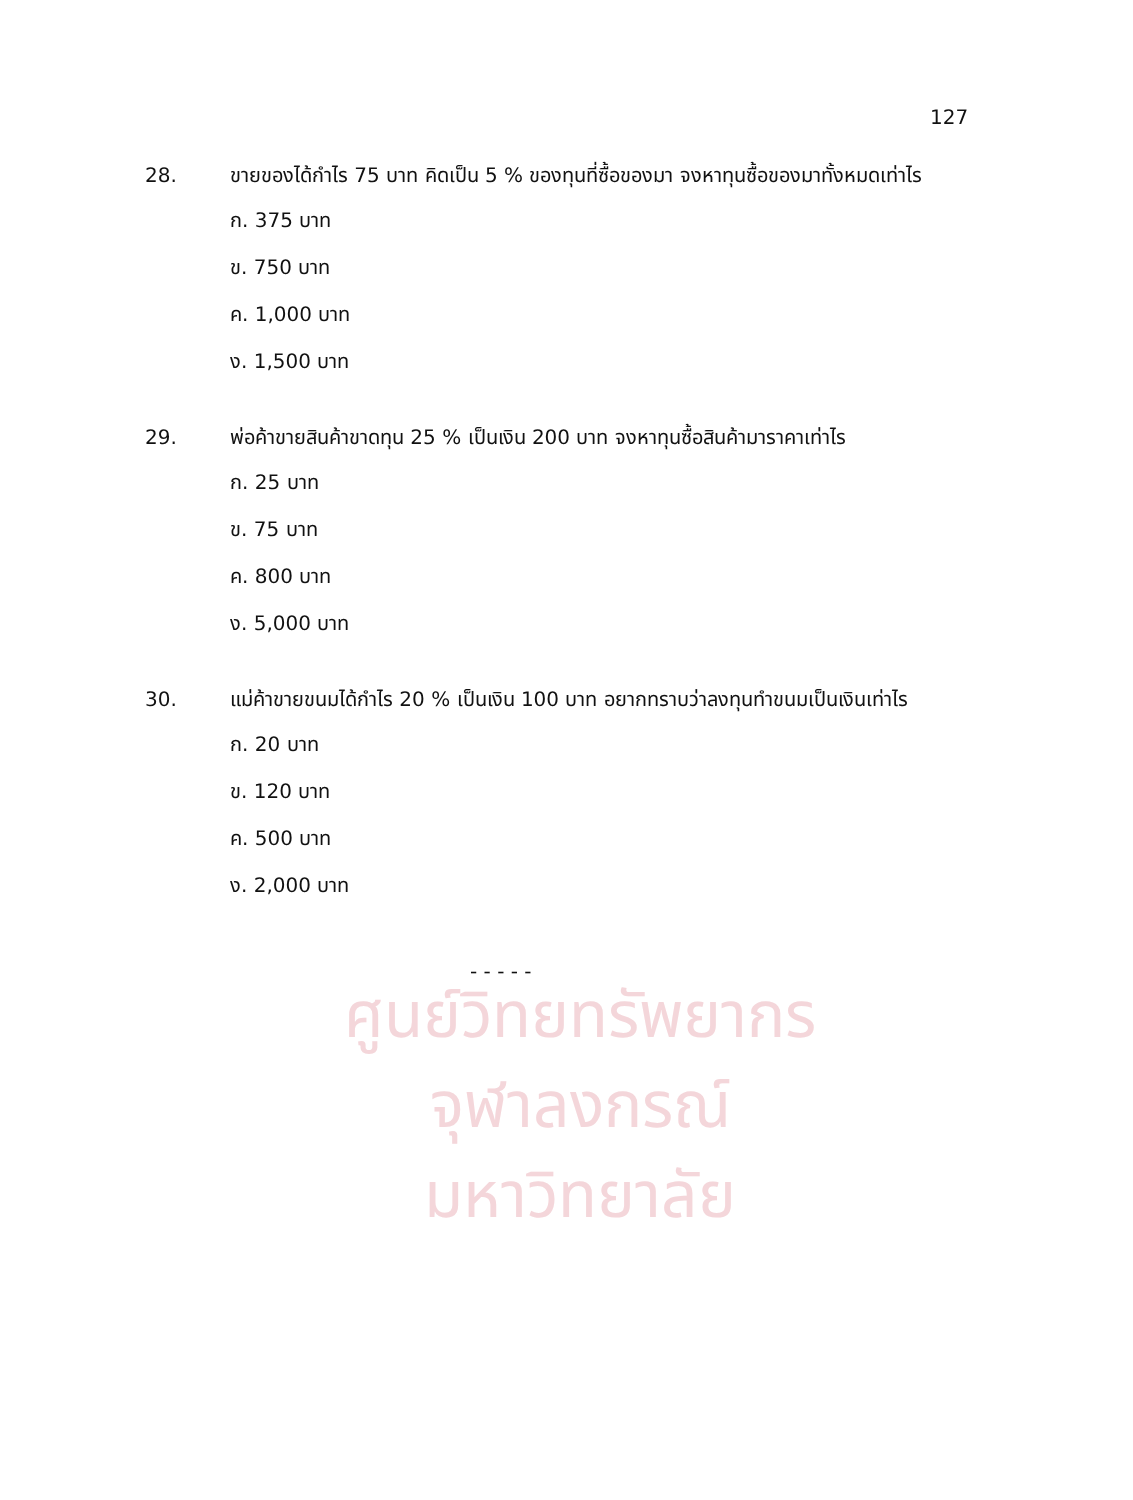ศูนย์วิทยทรัพยากร
จุฬาลงกรณ์มหาวิทยาลัย
127
28. ขายของได้กำไร 75 บาท คิดเป็น 5 % ของทุนที่ซื้อของมา จงหาทุนซื้อของมาทั้งหมดเท่าไร
ก. 375 บาท
ข. 750 บาท
ค. 1,000 บาท
ง. 1,500 บาท
29. พ่อค้าขายสินค้าขาดทุน 25 % เป็นเงิน 200 บาท จงหาทุนซื้อสินค้ามาราคาเท่าไร
ก. 25 บาท
ข. 75 บาท
ค. 800 บาท
ง. 5,000 บาท
30. แม่ค้าขายขนมได้กำไร 20 % เป็นเงิน 100 บาท อยากทราบว่าลงทุนทำขนมเป็นเงินเท่าไร
ก. 20 บาท
ข. 120 บาท
ค. 500 บาท
ง. 2,000 บาท
- - - - -